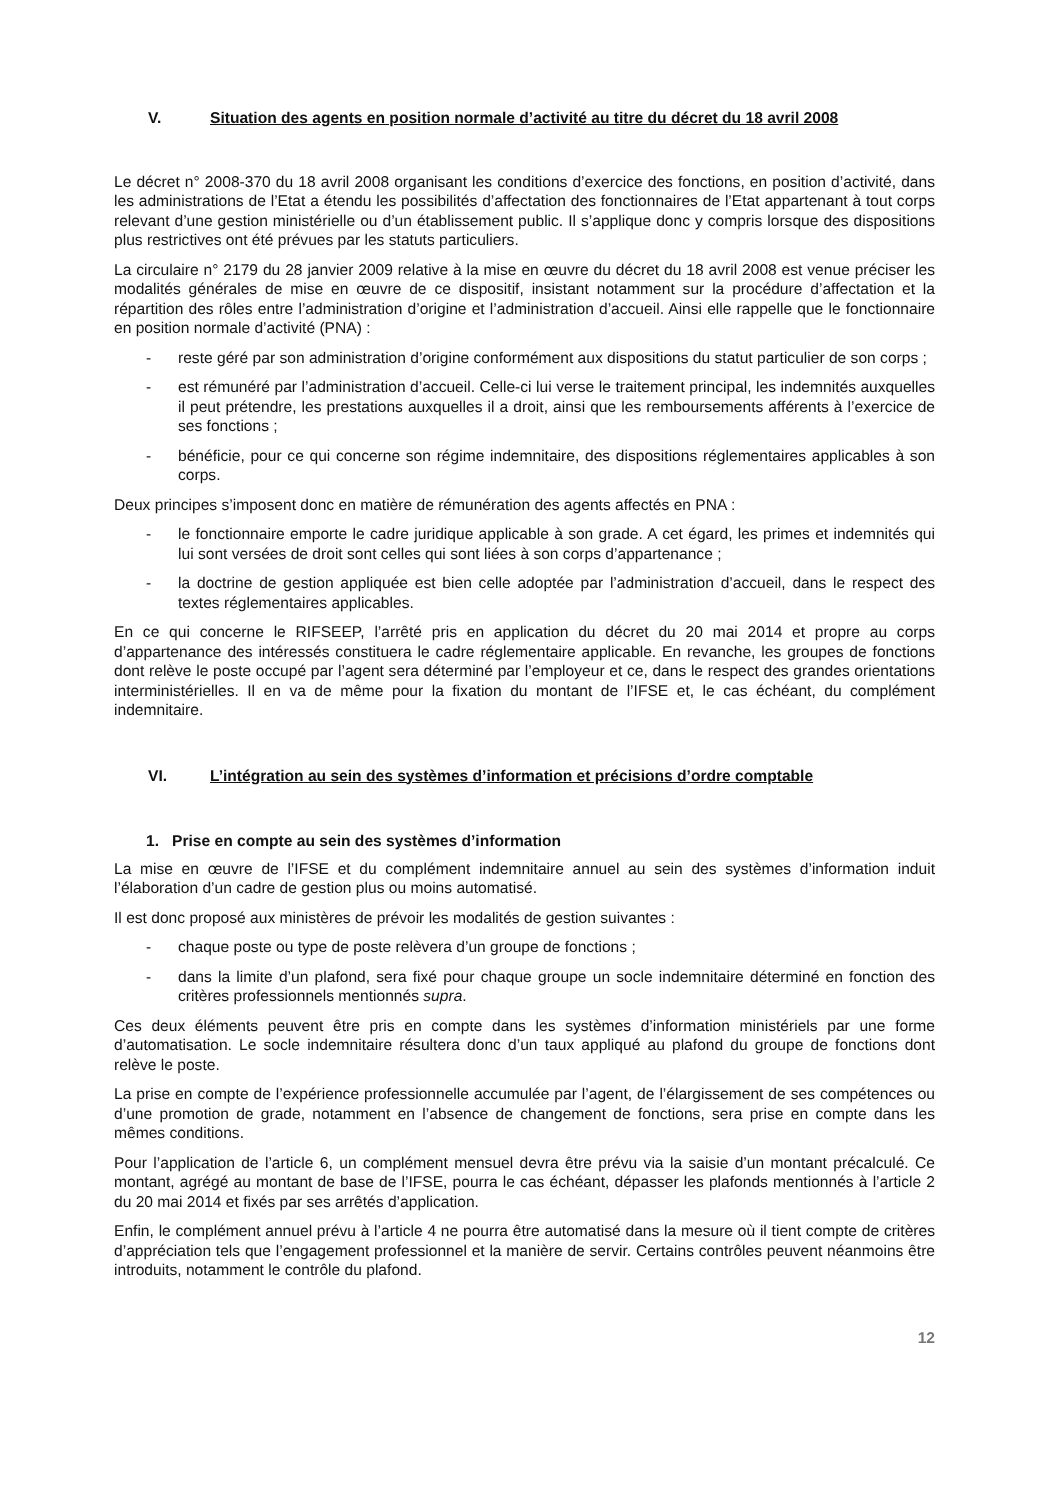V. Situation des agents en position normale d’activité au titre du décret du 18 avril 2008
Le décret n° 2008-370 du 18 avril 2008 organisant les conditions d’exercice des fonctions, en position d’activité, dans les administrations de l’Etat a étendu les possibilités d’affectation des fonctionnaires de l’Etat appartenant à tout corps relevant d’une gestion ministérielle ou d’un établissement public. Il s’applique donc y compris lorsque des dispositions plus restrictives ont été prévues par les statuts particuliers.
La circulaire n° 2179 du 28 janvier 2009 relative à la mise en œuvre du décret du 18 avril 2008 est venue préciser les modalités générales de mise en œuvre de ce dispositif, insistant notamment sur la procédure d’affectation et la répartition des rôles entre l’administration d’origine et l’administration d’accueil. Ainsi elle rappelle que le fonctionnaire en position normale d’activité (PNA) :
- reste géré par son administration d’origine conformément aux dispositions du statut particulier de son corps ;
- est rémunéré par l’administration d’accueil. Celle-ci lui verse le traitement principal, les indemnités auxquelles il peut prétendre, les prestations auxquelles il a droit, ainsi que les remboursements afférents à l’exercice de ses fonctions ;
- bénéficie, pour ce qui concerne son régime indemnitaire, des dispositions réglementaires applicables à son corps.
Deux principes s’imposent donc en matière de rémunération des agents affectés en PNA :
- le fonctionnaire emporte le cadre juridique applicable à son grade. A cet égard, les primes et indemnités qui lui sont versées de droit sont celles qui sont liées à son corps d’appartenance ;
- la doctrine de gestion appliquée est bien celle adoptée par l’administration d’accueil, dans le respect des textes réglementaires applicables.
En ce qui concerne le RIFSEEP, l’arrêté pris en application du décret du 20 mai 2014 et propre au corps d’appartenance des intéressés constituera le cadre réglementaire applicable. En revanche, les groupes de fonctions dont relève le poste occupé par l’agent sera déterminé par l’employeur et ce, dans le respect des grandes orientations interministérielles. Il en va de même pour la fixation du montant de l’IFSE et, le cas échéant, du complément indemnitaire.
VI. L’intégration au sein des systèmes d’information et précisions d’ordre comptable
1. Prise en compte au sein des systèmes d’information
La mise en œuvre de l’IFSE et du complément indemnitaire annuel au sein des systèmes d’information induit l’élaboration d’un cadre de gestion plus ou moins automatisé.
Il est donc proposé aux ministères de prévoir les modalités de gestion suivantes :
- chaque poste ou type de poste relèvera d’un groupe de fonctions ;
- dans la limite d’un plafond, sera fixé pour chaque groupe un socle indemnitaire déterminé en fonction des critères professionnels mentionnés supra.
Ces deux éléments peuvent être pris en compte dans les systèmes d’information ministériels par une forme d’automatisation. Le socle indemnitaire résultera donc d’un taux appliqué au plafond du groupe de fonctions dont relève le poste.
La prise en compte de l’expérience professionnelle accumulée par l’agent, de l’élargissement de ses compétences ou d’une promotion de grade, notamment en l’absence de changement de fonctions, sera prise en compte dans les mêmes conditions.
Pour l’application de l’article 6, un complément mensuel devra être prévu via la saisie d’un montant précalculé. Ce montant, agrégé au montant de base de l’IFSE, pourra le cas échéant, dépasser les plafonds mentionnés à l’article 2 du 20 mai 2014 et fixés par ses arrêtés d’application.
Enfin, le complément annuel prévu à l’article 4 ne pourra être automatisé dans la mesure où il tient compte de critères d’appréciation tels que l’engagement professionnel et la manière de servir. Certains contrôles peuvent néanmoins être introduits, notamment le contrôle du plafond.
12